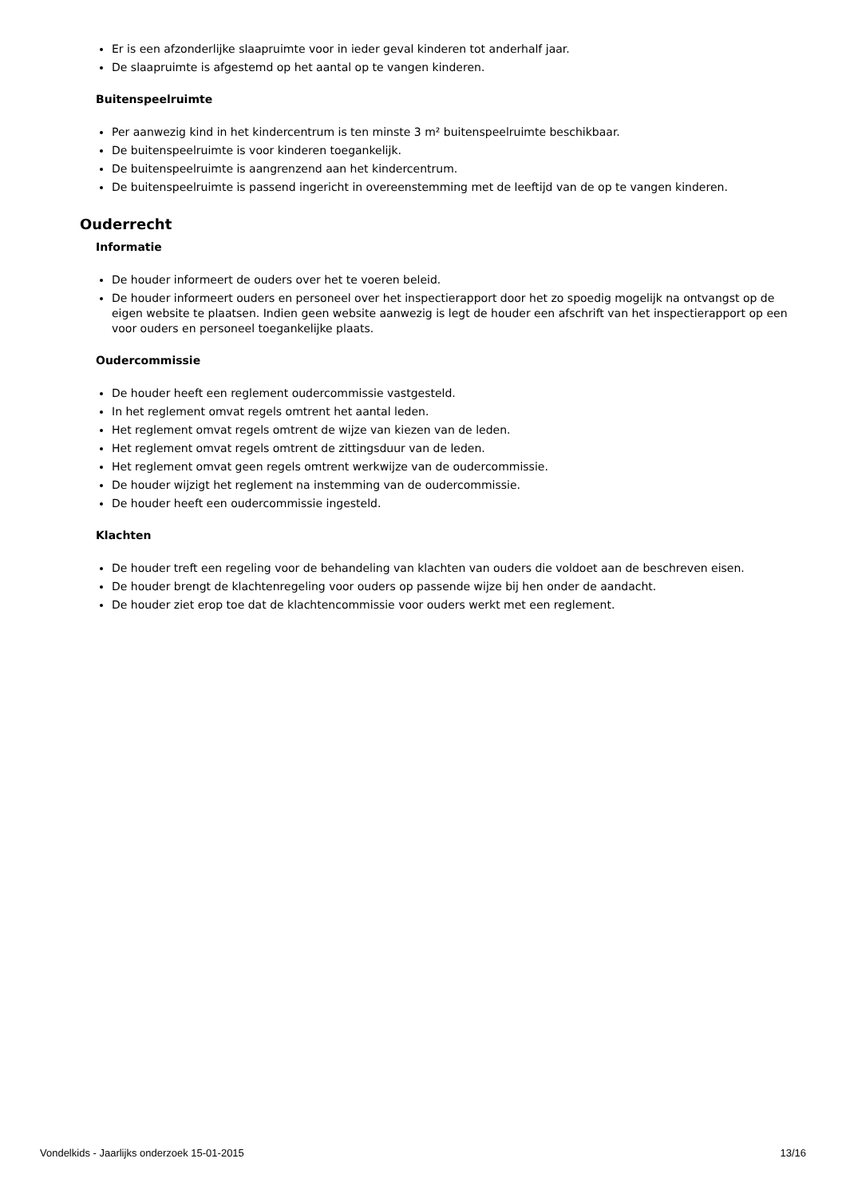Er is een afzonderlijke slaapruimte voor in ieder geval kinderen tot anderhalf jaar.
De slaapruimte is afgestemd op het aantal op te vangen kinderen.
Buitenspeelruimte
Per aanwezig kind in het kindercentrum is ten minste 3 m² buitenspeelruimte beschikbaar.
De buitenspeelruimte is voor kinderen toegankelijk.
De buitenspeelruimte is aangrenzend aan het kindercentrum.
De buitenspeelruimte is passend ingericht in overeenstemming met de leeftijd van de op te vangen kinderen.
Ouderrecht
Informatie
De houder informeert de ouders over het te voeren beleid.
De houder informeert ouders en personeel over het inspectierapport door het zo spoedig mogelijk na ontvangst op de eigen website te plaatsen. Indien geen website aanwezig is legt de houder een afschrift van het inspectierapport op een voor ouders en personeel toegankelijke plaats.
Oudercommissie
De houder heeft een reglement oudercommissie vastgesteld.
In het reglement omvat regels omtrent het aantal leden.
Het reglement omvat regels omtrent de wijze van kiezen van de leden.
Het reglement omvat regels omtrent de zittingsduur van de leden.
Het reglement omvat geen regels omtrent werkwijze van de oudercommissie.
De houder wijzigt het reglement na instemming van de oudercommissie.
De houder heeft een oudercommissie ingesteld.
Klachten
De houder treft een regeling voor de behandeling van klachten van ouders die voldoet aan de beschreven eisen.
De houder brengt de klachtenregeling voor ouders op passende wijze bij hen onder de aandacht.
De houder ziet erop toe dat de klachtencommissie voor ouders werkt met een reglement.
Vondelkids - Jaarlijks onderzoek 15-01-2015 13/16